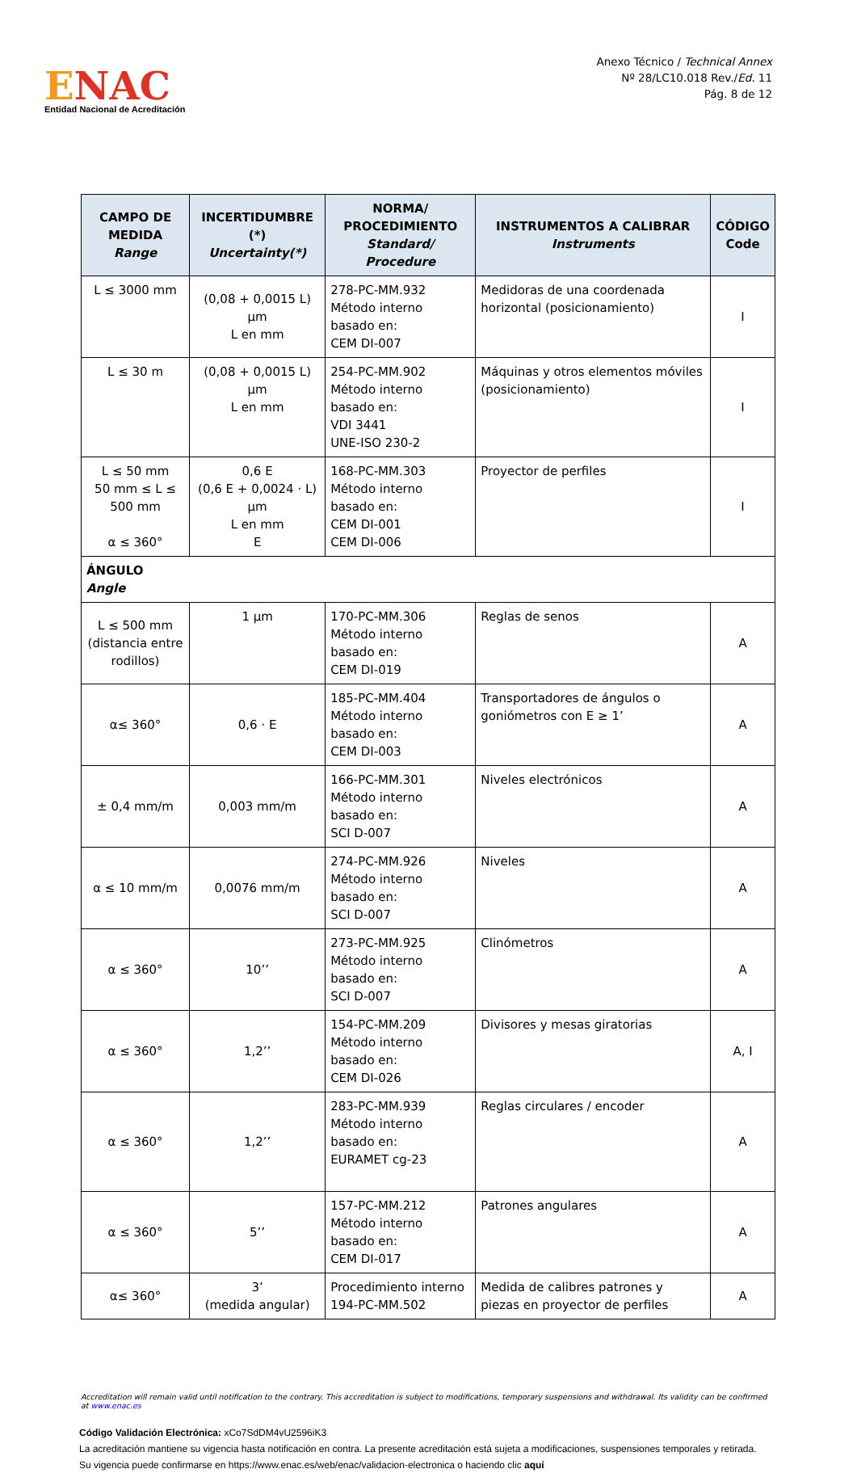ENAC
Entidad Nacional de Acreditación
Anexo Técnico / Technical Annex
Nº 28/LC10.018 Rev./Ed. 11
Pág. 8 de 12
| CAMPO DE MEDIDA Range | INCERTIDUMBRE (*) Uncertainty(*) | NORMA/ PROCEDIMIENTO Standard/ Procedure | INSTRUMENTOS A CALIBRAR Instruments | CÓDIGO Code |
| --- | --- | --- | --- | --- |
| L ≤ 3000 mm | (0,08 + 0,0015 L) µm L en mm | 278-PC-MM.932 Método interno basado en: CEM DI-007 | Medidoras de una coordenada horizontal (posicionamiento) | I |
| L ≤ 30 m | (0,08 + 0,0015 L) µm L en mm | 254-PC-MM.902 Método interno basado en: VDI 3441 UNE-ISO 230-2 | Máquinas y otros elementos móviles (posicionamiento) | I |
| L ≤ 50 mm 50 mm ≤ L ≤ 500 mm α ≤ 360° | 0,6 E (0,6 E + 0,0024 · L) µm L en mm E | 168-PC-MM.303 Método interno basado en: CEM DI-001 CEM DI-006 | Proyector de perfiles | I |
| ÁNGULO Angle | | | | |
| L ≤ 500 mm (distancia entre rodillos) | 1 µm | 170-PC-MM.306 Método interno basado en: CEM DI-019 | Reglas de senos | A |
| α≤ 360° | 0,6 · E | 185-PC-MM.404 Método interno basado en: CEM DI-003 | Transportadores de ángulos o goniómetros con E ≥ 1’ | A |
| ± 0,4 mm/m | 0,003 mm/m | 166-PC-MM.301 Método interno basado en: SCI D-007 | Niveles electrónicos | A |
| α ≤ 10 mm/m | 0,0076 mm/m | 274-PC-MM.926 Método interno basado en: SCI D-007 | Niveles | A |
| α ≤ 360° | 10’’ | 273-PC-MM.925 Método interno basado en: SCI D-007 | Clinómetros | A |
| α ≤ 360° | 1,2’’ | 154-PC-MM.209 Método interno basado en: CEM DI-026 | Divisores y mesas giratorias | A, I |
| α ≤ 360° | 1,2’’ | 283-PC-MM.939 Método interno basado en: EURAMET cg-23 | Reglas circulares / encoder | A |
| α ≤ 360° | 5’’ | 157-PC-MM.212 Método interno basado en: CEM DI-017 | Patrones angulares | A |
| α≤ 360° | 3’ (medida angular) | Procedimiento interno 194-PC-MM.502 | Medida de calibres patrones y piezas en proyector de perfiles | A |
Accreditation will remain valid until notification to the contrary. This accreditation is subject to modifications, temporary suspensions and withdrawal. Its validity can be confirmed at www.enac.es
Código Validación Electrónica: xCo7SdDM4vU2596iK3
La acreditación mantiene su vigencia hasta notificación en contra. La presente acreditación está sujeta a modificaciones, suspensiones temporales y retirada.
Su vigencia puede confirmarse en https://www.enac.es/web/enac/validacion-electronica o haciendo clic aquí